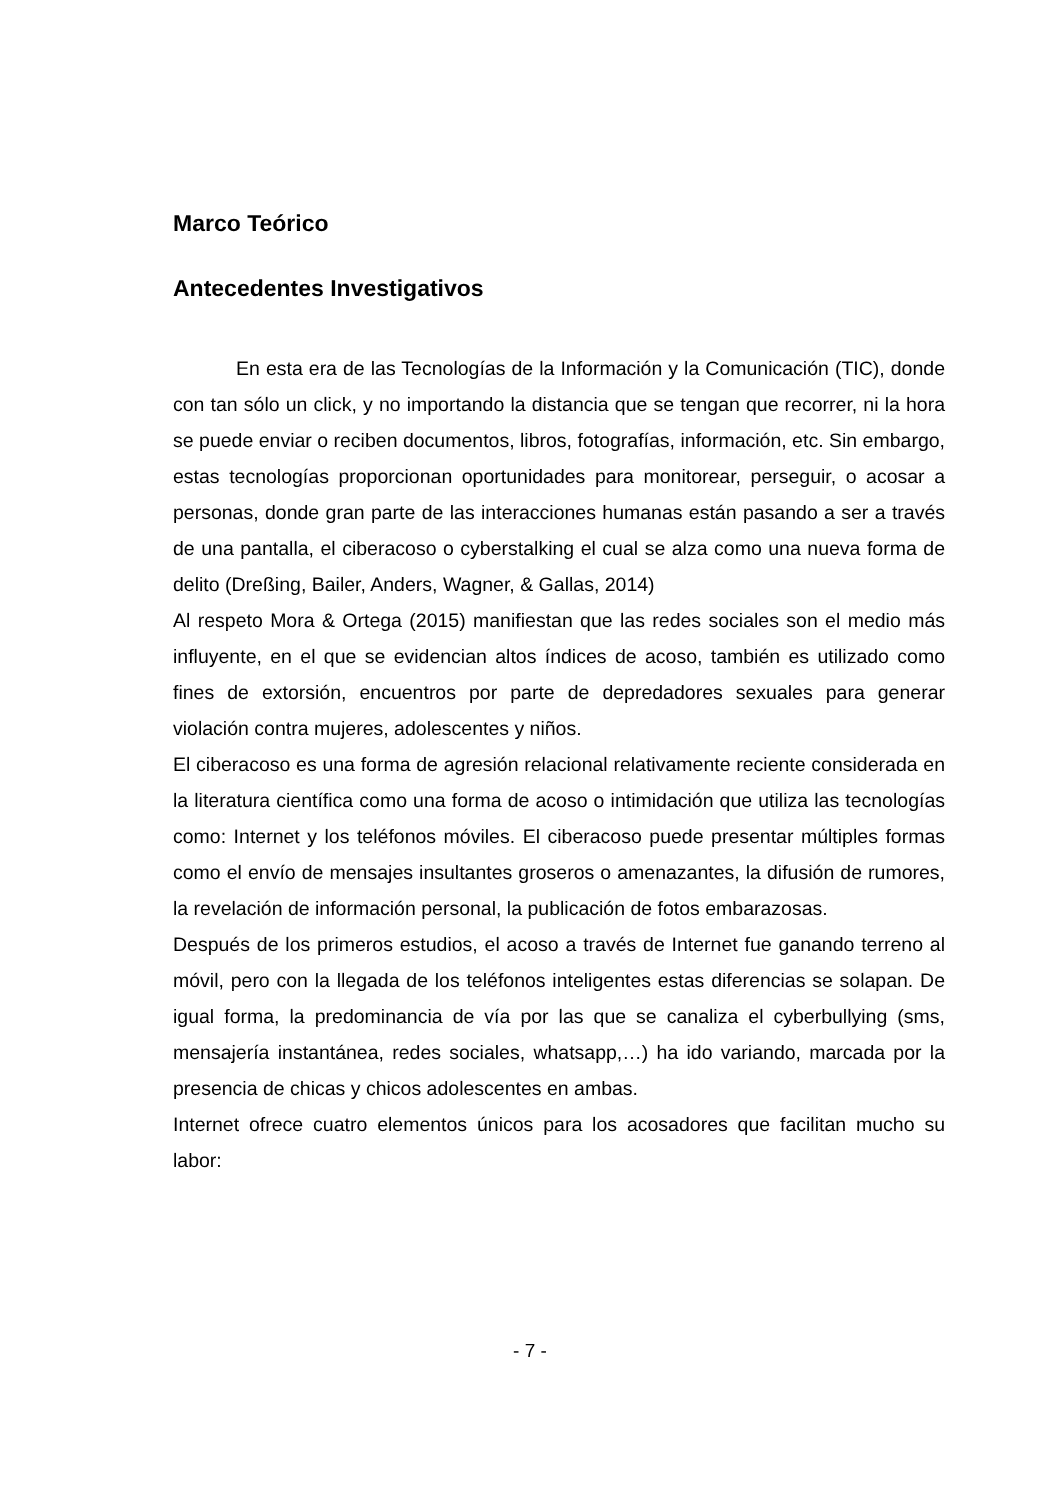Marco Teórico
Antecedentes Investigativos
En esta era de las Tecnologías de la Información y la Comunicación (TIC), donde con tan sólo un click, y no importando la distancia que se tengan que recorrer, ni la hora se puede enviar o reciben documentos, libros, fotografías, información, etc. Sin embargo, estas tecnologías proporcionan oportunidades para monitorear, perseguir, o acosar a personas, donde gran parte de las interacciones humanas están pasando a ser a través de una pantalla, el ciberacoso o cyberstalking el cual se alza como una nueva forma de delito (Dreßing, Bailer, Anders, Wagner, & Gallas, 2014)
Al respeto Mora & Ortega (2015) manifiestan que las redes sociales son el medio más influyente, en el que se evidencian altos índices de acoso, también es utilizado como fines de extorsión, encuentros por parte de depredadores sexuales para generar violación contra mujeres, adolescentes y niños.
El ciberacoso es una forma de agresión relacional relativamente reciente considerada en la literatura científica como una forma de acoso o intimidación que utiliza las tecnologías como: Internet y los teléfonos móviles. El ciberacoso puede presentar múltiples formas como el envío de mensajes insultantes groseros o amenazantes, la difusión de rumores, la revelación de información personal, la publicación de fotos embarazosas.
Después de los primeros estudios, el acoso a través de Internet fue ganando terreno al móvil, pero con la llegada de los teléfonos inteligentes estas diferencias se solapan. De igual forma, la predominancia de vía por las que se canaliza el cyberbullying (sms, mensajería instantánea, redes sociales, whatsapp,…) ha ido variando, marcada por la presencia de chicas y chicos adolescentes en ambas.
Internet ofrece cuatro elementos únicos para los acosadores que facilitan mucho su labor:
- 7 -